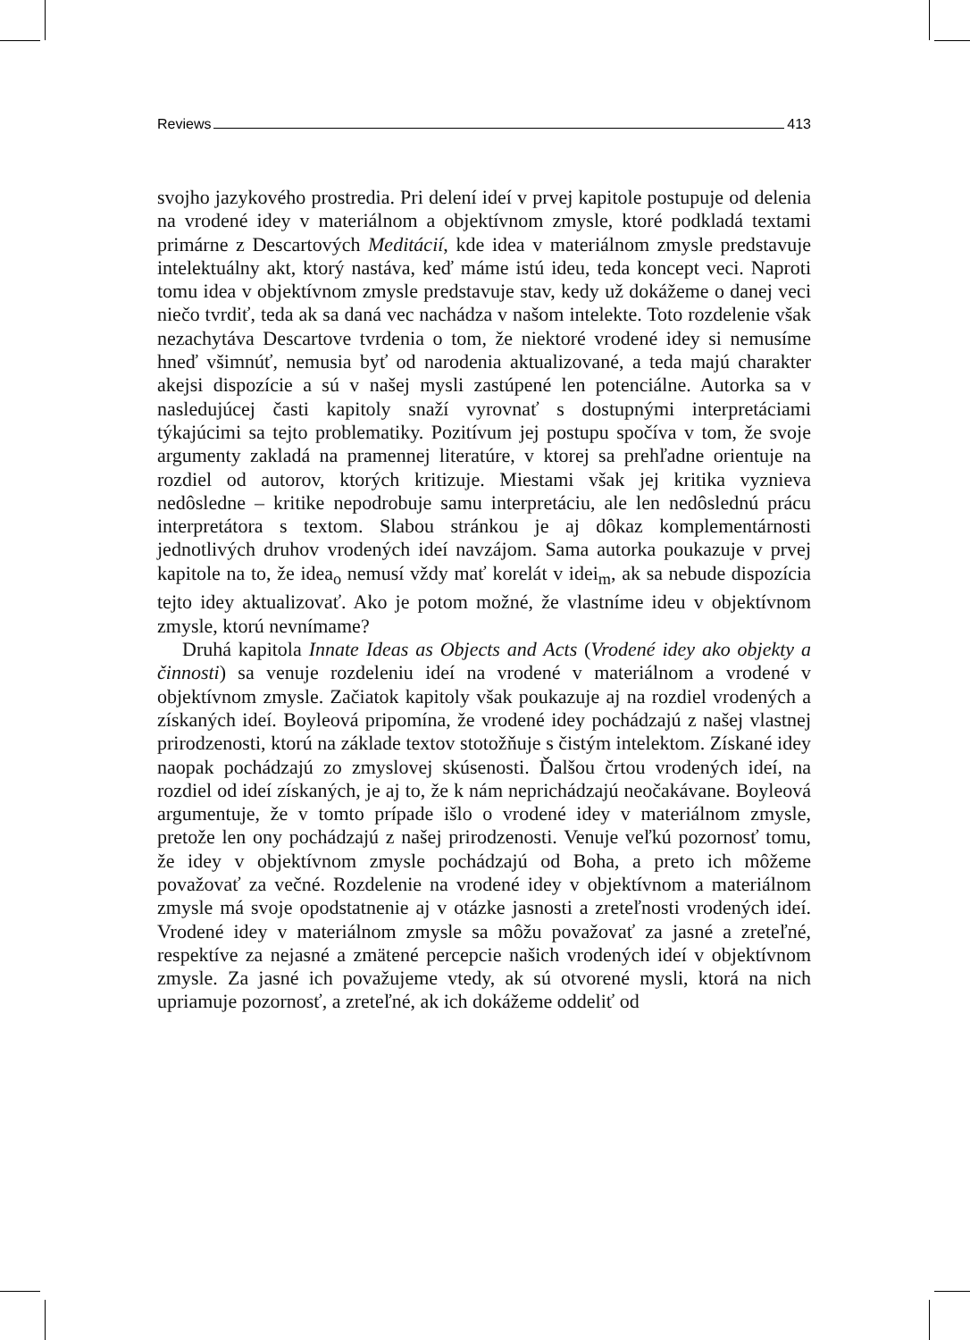Reviews 413
svojho jazykového prostredia. Pri delení ideí v prvej kapitole postupuje od delenia na vrodené idey v materiálnom a objektívnom zmysle, ktoré podkladá textami primárne z Descartových Meditácií, kde idea v materiálnom zmysle predstavuje intelektuálny akt, ktorý nastáva, keď máme istú ideu, teda koncept veci. Naproti tomu idea v objektívnom zmysle predstavuje stav, kedy už dokážeme o danej veci niečo tvrdiť, teda ak sa daná vec nachádza v našom intelekte. Toto rozdelenie však nezachytáva Descartove tvrdenia o tom, že niektoré vrodené idey si nemusíme hneď všimnúť, nemusia byť od narodenia aktualizované, a teda majú charakter akejsi dispozície a sú v našej mysli zastúpené len potenciálne. Autorka sa v nasledujúcej časti kapitoly snaží vyrovnať s dostupnými interpretáciami týkajúcimi sa tejto problematiky. Pozitívum jej postupu spočíva v tom, že svoje argumenty zakladá na pramennej literatúre, v ktorej sa prehľadne orientuje na rozdiel od autorov, ktorých kritizuje. Miestami však jej kritika vyznieva nedôsledne – kritike nepodrobuje samu interpretáciu, ale len nedôslednú prácu interpretátora s textom. Slabou stránkou je aj dôkaz komplementárnosti jednotlivých druhov vrodených ideí navzájom. Sama autorka poukazuje v prvej kapitole na to, že idea<sub>o</sub> nemusí vždy mať korelát v idei<sub>m</sub>, ak sa nebude dispozícia tejto idey aktualizovať. Ako je potom možné, že vlastníme ideu v objektívnom zmysle, ktorú nevnímame?
Druhá kapitola Innate Ideas as Objects and Acts (Vrodené idey ako objekty a činnosti) sa venuje rozdeleniu ideí na vrodené v materiálnom a vrodené v objektívnom zmysle. Začiatok kapitoly však poukazuje aj na rozdiel vrodených a získaných ideí. Boyleová pripomína, že vrodené idey pochádzajú z našej vlastnej prirodzenosti, ktorú na základe textov stotožňuje s čistým intelektom. Získané idey naopak pochádzajú zo zmyslovej skúsenosti. Ďalšou črtou vrodených ideí, na rozdiel od ideí získaných, je aj to, že k nám neprichádzajú neočakávane. Boyleová argumentuje, že v tomto prípade išlo o vrodené idey v materiálnom zmysle, pretože len ony pochádzajú z našej prirodzenosti. Venuje veľkú pozornosť tomu, že idey v objektívnom zmysle pochádzajú od Boha, a preto ich môžeme považovať za večné. Rozdelenie na vrodené idey v objektívnom a materiálnom zmysle má svoje opodstatnenie aj v otázke jasnosti a zreteľnosti vrodených ideí. Vrodené idey v materiálnom zmysle sa môžu považovať za jasné a zreteľné, respektíve za nejasné a zmätené percepcie našich vrodených ideí v objektívnom zmysle. Za jasné ich považujeme vtedy, ak sú otvorené mysli, ktorá na nich upriamuje pozornosť, a zreteľné, ak ich dokážeme oddeliť od